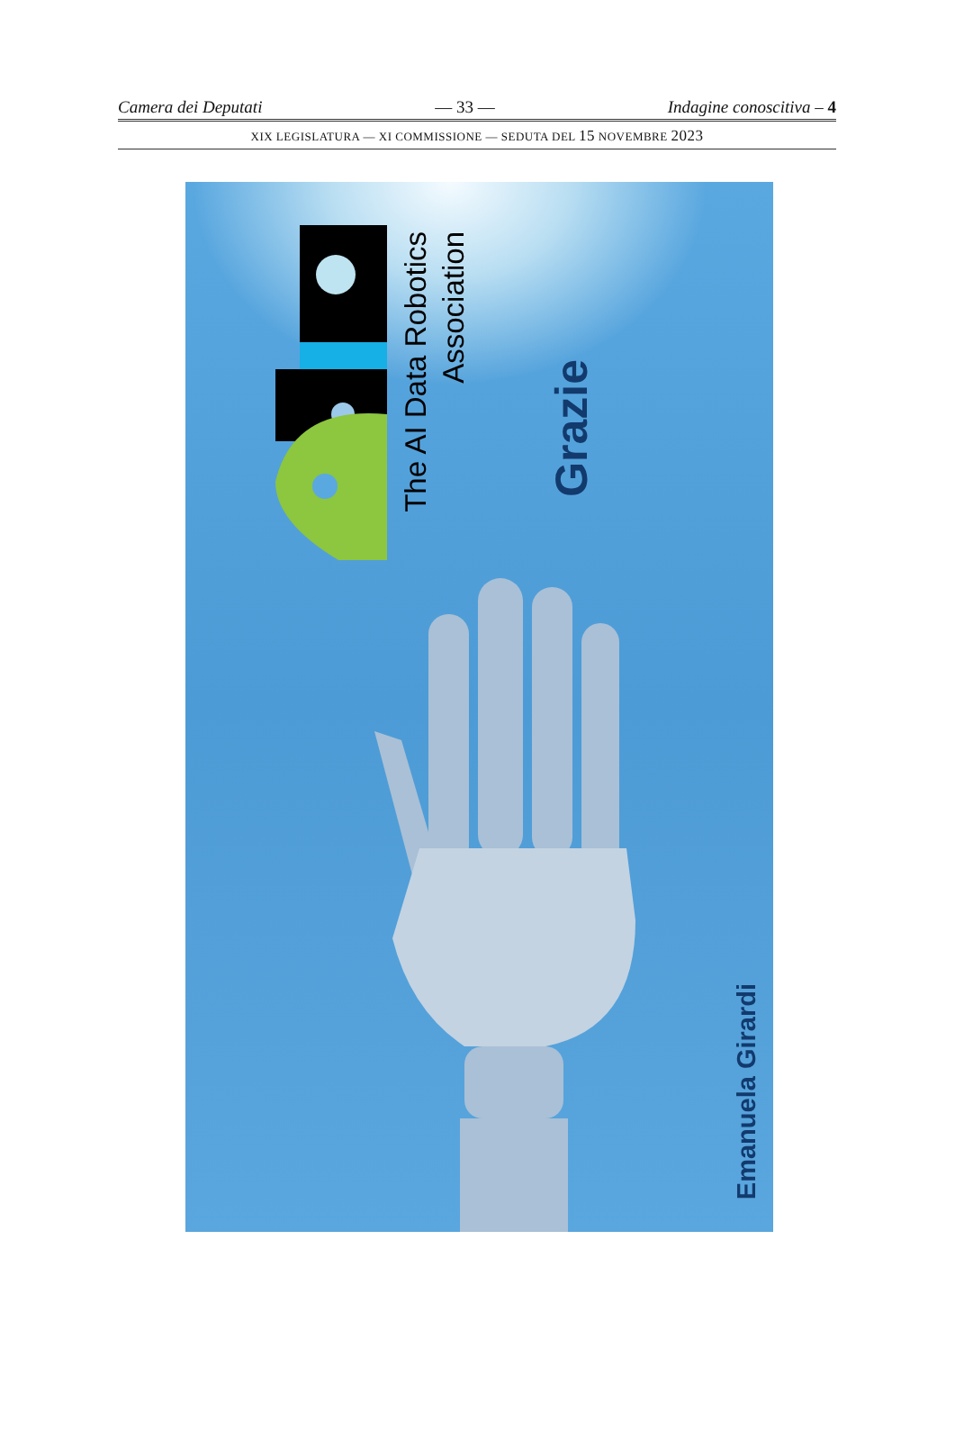Camera dei Deputati — 33 — Indagine conoscitiva – 4
XIX LEGISLATURA — XI COMMISSIONE — SEDUTA DEL 15 NOVEMBRE 2023
The AI Data Robotics
Association
Grazie
Emanuela Girardi